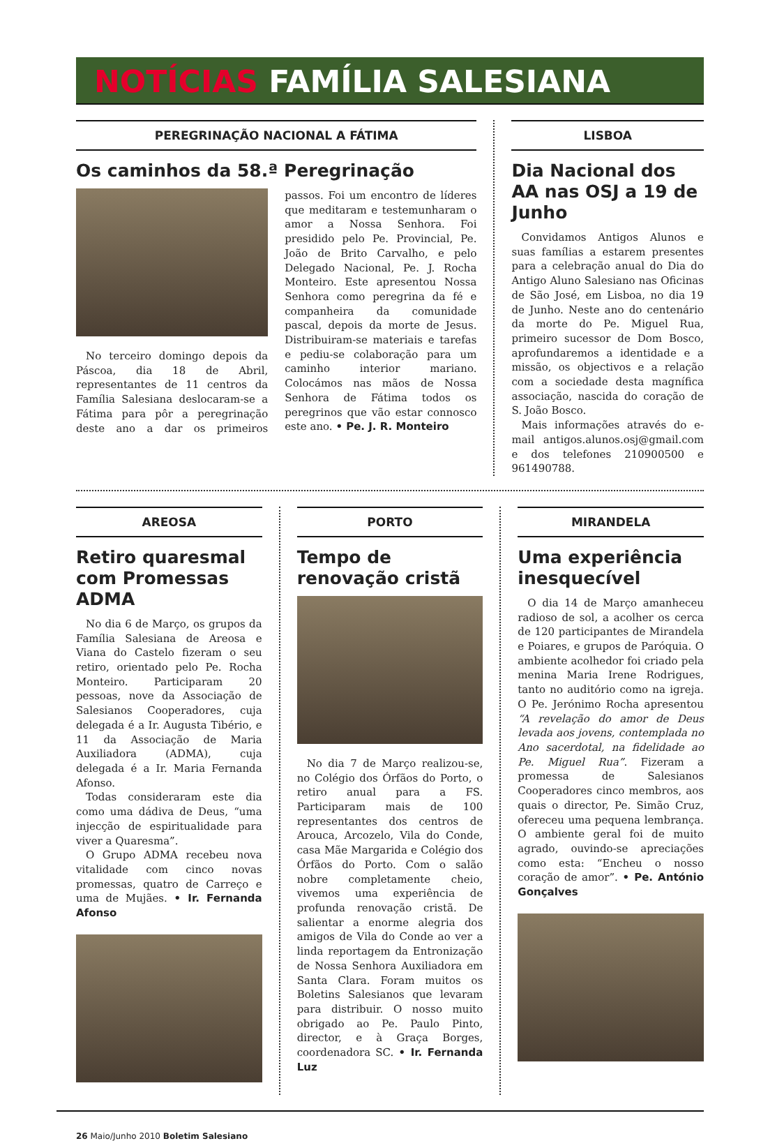NOTÍCIAS FAMÍLIA SALESIANA
PEREGRINAÇÃO NACIONAL A FÁTIMA
Os caminhos da 58.ª Peregrinação
No terceiro domingo depois da Páscoa, dia 18 de Abril, representantes de 11 centros da Família Salesiana deslocaram-se a Fátima para pôr a peregrinação deste ano a dar os primeiros passos. Foi um encontro de líderes que meditaram e testemunharam o amor a Nossa Senhora. Foi presidido pelo Pe. Provincial, Pe. João de Brito Carvalho, e pelo Delegado Nacional, Pe. J. Rocha Monteiro. Este apresentou Nossa Senhora como peregrina da fé e companheira da comunidade pascal, depois da morte de Jesus. Distribuiram-se materiais e tarefas e pediu-se colaboração para um caminho interior mariano. Colocámos nas mãos de Nossa Senhora de Fátima todos os peregrinos que vão estar connosco este ano. • Pe. J. R. Monteiro
LISBOA
Dia Nacional dos AA nas OSJ a 19 de Junho
Convidamos Antigos Alunos e suas famílias a estarem presentes para a celebração anual do Dia do Antigo Aluno Salesiano nas Oficinas de São José, em Lisboa, no dia 19 de Junho. Neste ano do centenário da morte do Pe. Miguel Rua, primeiro sucessor de Dom Bosco, aprofundaremos a identidade e a missão, os objectivos e a relação com a sociedade desta magnífica associação, nascida do coração de S. João Bosco.
Mais informações através do e-mail antigos.alunos.osj@gmail.com e dos telefones 210900500 e 961490788.
AREOSA
Retiro quaresmal com Promessas ADMA
No dia 6 de Março, os grupos da Família Salesiana de Areosa e Viana do Castelo fizeram o seu retiro, orientado pelo Pe. Rocha Monteiro. Participaram 20 pessoas, nove da Associação de Salesianos Cooperadores, cuja delegada é a Ir. Augusta Tibério, e 11 da Associação de Maria Auxiliadora (ADMA), cuja delegada é a Ir. Maria Fernanda Afonso.
Todas consideraram este dia como uma dádiva de Deus, “uma injecção de espiritualidade para viver a Quaresma”.
O Grupo ADMA recebeu nova vitalidade com cinco novas promessas, quatro de Carreço e uma de Mujães. • Ir. Fernanda Afonso
PORTO
Tempo de renovação cristã
No dia 7 de Março realizou-se, no Colégio dos Órfãos do Porto, o retiro anual para a FS. Participaram mais de 100 representantes dos centros de Arouca, Arcozelo, Vila do Conde, casa Mãe Margarida e Colégio dos Órfãos do Porto. Com o salão nobre completamente cheio, vivemos uma experiência de profunda renovação cristã. De salientar a enorme alegria dos amigos de Vila do Conde ao ver a linda reportagem da Entronização de Nossa Senhora Auxiliadora em Santa Clara. Foram muitos os Boletins Salesianos que levaram para distribuir. O nosso muito obrigado ao Pe. Paulo Pinto, director, e à Graça Borges, coordenadora SC. • Ir. Fernanda Luz
MIRANDELA
Uma experiência inesquecível
O dia 14 de Março amanheceu radioso de sol, a acolher os cerca de 120 participantes de Mirandela e Poiares, e grupos de Paróquia. O ambiente acolhedor foi criado pela menina Maria Irene Rodrigues, tanto no auditório como na igreja. O Pe. Jerónimo Rocha apresentou “A revelação do amor de Deus levada aos jovens, contemplada no Ano sacerdotal, na fidelidade ao Pe. Miguel Rua”. Fizeram a promessa de Salesianos Cooperadores cinco membros, aos quais o director, Pe. Simão Cruz, ofereceu uma pequena lembrança. O ambiente geral foi de muito agrado, ouvindo-se apreciações como esta: “Encheu o nosso coração de amor”. • Pe. António Gonçalves
26 Maio/Junho 2010 Boletim Salesiano